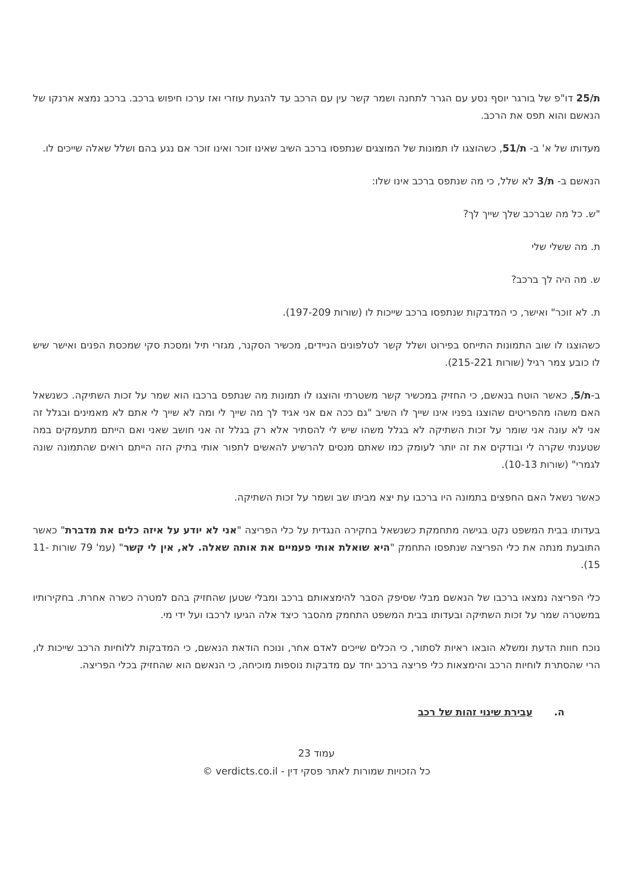ת/25 דו"פ של בורגר יוסף נסע עם הגרר לתחנה ושמר קשר עין עם הרכב עד להגעת עוזרי ואז ערכו חיפוש ברכב. ברכב נמצא ארנקו של הנאשם והוא תפס את הרכב.
מעדותו של א' ב- ת/51, כשהוצגו לו תמונות של המוצגים שנתפסו ברכב השיב שאינו זוכר ואינו זוכר אם נגע בהם ושלל שאלה שייכים לו.
הנאשם ב- ת/3 לא שלל, כי מה שנתפס ברכב אינו שלו:
"ש. כל מה שברכב שלך שייך לך?
ת. מה ששלי שלי
ש. מה היה לך ברכב?
ת. לא זוכר" ואישר, כי המדבקות שנתפסו ברכב שייכות לו (שורות 197-209).
כשהוצגו לו שוב התמונות התייחס בפירוט ושלל קשר לטלפונים הניידים, מכשיר הסקנר, מגזרי תיל ומסכת סקי שמכסת הפנים ואישר שיש לו כובע צמר רגיל (שורות 215-221).
ב-ת/5, כאשר הוטח בנאשם, כי החזיק במכשיר קשר משטרתי והוצגו לו תמונות מה שנתפס ברכבו הוא שמר על זכות השתיקה. כשנשאל האם משהו מהפריטים שהוצגו בפניו אינו שייך לו השיב "גם ככה אם אני אגיד לך מה שייך לי ומה לא שייך לי אתם לא מאמינים ובגלל זה אני לא עונה אני שומר על זכות השתיקה לא בגלל משהו שיש לי להסתיר אלא רק בגלל זה אני חושב שאני ואם הייתם מתעמקים במה שטענתי שקרה לי ובודקים את זה יותר לעומק כמו שאתם מנסים להרשיע להאשים לתפור אותי בתיק הזה הייתם רואים שהתמונה שונה לגמרי" (שורות 10-13).
כאשר נשאל האם החפצים בתמונה היו ברכבו עת יצא מביתו שב ושמר על זכות השתיקה.
בעדותו בבית המשפט נקט בגישה מתחמקת כשנשאל בחקירה הנגדית על כלי הפריצה "אני לא יודע על איזה כלים את מדברת" כאשר התובעת מנתה את כלי הפריצה שנתפסו התחמק "היא שואלת אותי פעמיים את אותה שאלה. לא, אין לי קשר" (עמ' 79 שורות 11-15).
כלי הפריצה נמצאו ברכבו של הנאשם מבלי שסיפק הסבר להימצאותם ברכב ומבלי שטען שהחזיק בהם למטרה כשרה אחרת. בחקירותיו במשטרה שמר על זכות השתיקה ובעדותו בבית המשפט התחמק מהסבר כיצד אלה הגיעו לרכבו ועל ידי מי.
נוכח חוות הדעת ומשלא הובאו ראיות לסתור, כי הכלים שייכים לאדם אחר, ונוכח הודאת הנאשם, כי המדבקות ללוחיות הרכב שייכות לו, הרי שהסתרת לוחיות הרכב והימצאות כלי פריצה ברכב יחד עם מדבקות נוספות מוכיחה, כי הנאשם הוא שהחזיק בכלי הפריצה.
ה. עבירת שינוי זהות של רכב
עמוד 23
כל הזכויות שמורות לאתר פסקי דין - verdicts.co.il ©